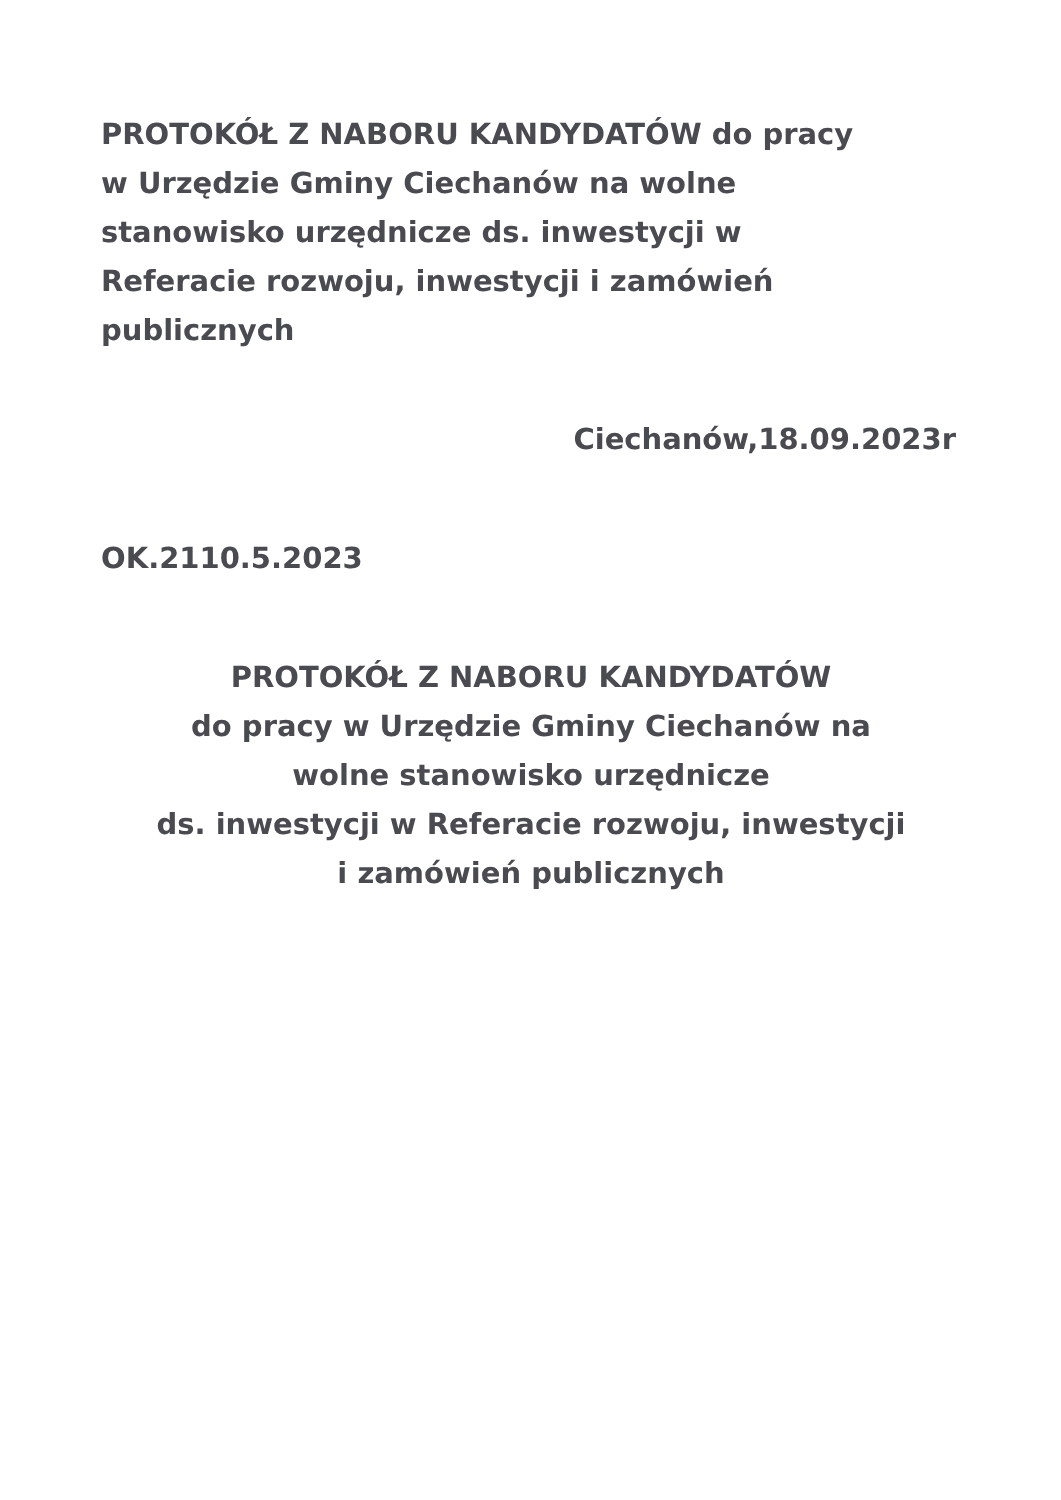PROTOKÓŁ Z NABORU KANDYDATÓW do pracy
w Urzędzie Gminy Ciechanów na wolne
stanowisko urzędnicze ds. inwestycji w
Referacie rozwoju, inwestycji i zamówień
publicznych
Ciechanów,18.09.2023r
OK.2110.5.2023
PROTOKÓŁ Z NABORU KANDYDATÓW
do pracy w Urzędzie Gminy Ciechanów na
wolne stanowisko urzędnicze
ds. inwestycji w Referacie rozwoju, inwestycji
i zamówień publicznych